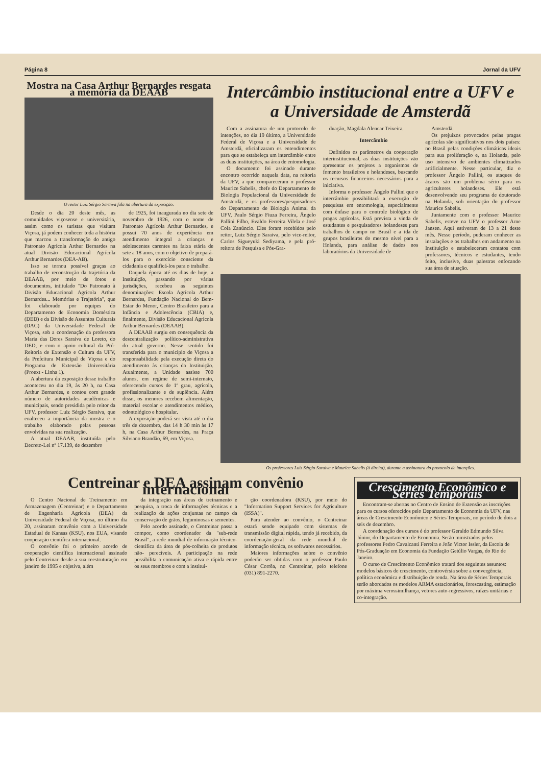Página 8 Jornal da UFV
Mostra na Casa Arthur Bernardes resgata a memória da DEAAB
O reitor Luiz Sérgio Saraiva fala na abertura da exposição.
Desde o dia 20 deste mês, as comunidades viçosense e universitária, assim como os turistas que visitam Viçosa, já podem conhecer toda a história que marcou a transformação do antigo Patronato Agrícola Arthur Bernardes na atual Divisão Educacional Agrícola Arthur Bernardes (DEA-AB).
Isso se tornou possível graças ao trabalho de reconstrução da trajetória da DEAAB, por meio de fotos e documentos, intitulado "Do Patronato à Divisão Educacional Agrícola Arthur Bernardes... Memórias e Trajetória", que foi elaborado por equipes do Departamento de Economia Doméstica (DED) e da Divisão de Assuntos Culturais (DAC) da Universidade Federal de Viçosa, sob a coordenação da professora Maria das Dores Saraiva de Loreto, do DED, e com o apoio cultural da Pró-Reitoria de Extensão e Cultura da UFV, da Prefeitura Municipal de Viçosa e do Programa de Extensão Universitária (Proext - Linha 1).
A abertura da exposição desse trabalho aconteceu no dia 19, às 20 h, na Casa Arthur Bernardes, e contou com grande número de autoridades acadêmicas e municipais, sendo presidida pelo reitor da UFV, professor Luiz Sérgio Saraiva, que enalteceu a importância da mostra e o trabalho elaborado pelas pessoas envolvidas na sua realização.
A atual DEAAB, instituída pelo Decreto-Lei nº 17.139, de dezembro
de 1925, foi inaugurada no dia sete de novembro de 1926, com o nome de Patronato Agrícola Arthur Bernardes, e possui 70 anos de experiência em atendimento integral a crianças e adolescentes carentes na faixa etária de sete a 18 anos, com o objetivo de prepará-los para o exercício consciente da cidadania e qualificá-los para o trabalho.
Daquela época até os dias de hoje, a Instituição, passando por várias jurisdições, recebeu as seguintes denominações: Escola Agrícola Arthur Bernardes, Fundação Nacional do Bem-Estar do Menor, Centro Brasileiro para a Infância e Adolescência (CBIA) e, finalmente, Divisão Educacional Agrícola Arthur Bernardes (DEAAB).
A DEAAB surgiu em consequência da descentralização político-administrativa do atual governo. Nesse sentido foi transferida para o município de Viçosa a responsabilidade pela execução direta do atendimento às crianças da Instituição. Atualmente, a Unidade assiste 700 alunos, em regime de semi-internato, oferecendo cursos de 1º grau, agrícola, profissionalizante e de suplência. Além disso, os menores recebem alimentação, material escolar e atendimentos médico, odontológico e hospitalar.
A exposição poderá ser vista até o dia três de dezembro, das 14 h 30 min às 17 h, na Casa Arthur Bernardes, na Praça Silviano Brandão, 69, em Viçosa.
Intercâmbio institucional entre a UFV e a Universidade de Amsterdã
Com a assinatura de um protocolo de intenções, no dia 19 último, a Universidade Federal de Viçosa e a Universidade de Amsterdã, oficializaram os entendimentos para que se estabeleça um intercâmbio entre as duas instituições, na área de entomologia.
O documento foi assinado durante encontro ocorrido naquela data, na reitoria da UFV, a que compareceram o professor Maurice Sabelis, chefe do Departamento de Biologia Populacional da Universidade de Amsterdã, e os professores/pesquisadores do Departamento de Biologia Animal da UFV, Paulo Sérgio Fiuza Ferreira, Ângelo Pallini Filho, Evaldo Ferreira Vilela e José Cola Zanúncio. Eles foram recebidos pelo reitor, Luiz Sérgio Saraiva, pelo vice-reitor, Carlos Sigueyuki Sediyama, e pela pró-reitora de Pesquisa e Pós-Gra-
duação, Magdala Alencar Teixeira.
Intercâmbio
Definidos os parâmetros da cooperação interinstitucional, as duas instituições vão apresentar os projetos a organismos de fomento brasileiros e holandeses, buscando os recursos financeiros necessários para a iniciativa.
Informa o professor Ângelo Pallini que o intercâmbio possibilitará a execução de pesquisas em entomologia, especialmente com ênfase para o controle biológico de pragas agrícolas. Está prevista a vinda de estudantes e pesquisadores holandeses para trabalhos de campo no Brasil e a ida de grupos brasileiros do mesmo nível para a Holanda, para análise de dados nos laboratórios da Universidade de
Amsterdã.
Os prejuízos provocados pelas pragas agrícolas são significativos nos dois países: no Brasil pelas condições climáticas ideais para sua proliferação e, na Holanda, pelo uso intensivo de ambientes climatizados artificialmente. Nesse particular, diz o professor Ângelo Pallini, os ataques de ácaros são um problema sério para os agricultores holandeses. Ele está desenvolvendo seu programa de doutorado na Holanda, sob orientação do professor Maurice Sabelis.
Juntamente com o professor Maurice Sabelis, esteve na UFV o professor Arne Jansen. Aqui estiveram de 13 a 21 deste mês. Nesse período, puderam conhecer as instalações e os trabalhos em andamento na Instituição e estabeleceram contatos com professores, técnicos e estudantes, tendo feito, inclusive, duas palestras enfocando sua área de atuação.
Os professores Luiz Sérgio Saraiva e Maurice Sabelis (à direita), durante a assinatura do protocolo de intenções.
Centreinar e DEA assinam convênio internacional
O Centro Nacional de Treinamento em Armazenagem (Centreinar) e o Departamento de Engenharia Agrícola (DEA) da Universidade Federal de Viçosa, no último dia 20, assinaram convênio com a Universidade Estadual de Kansas (KSU), nos EUA, visando cooperação científica internacional.
O convênio foi o primeiro acordo de cooperação científica internacional assinado pelo Centreinar desde a sua reestruturação em janeiro de 1995 e objetiva, além
da integração nas áreas de treinamento e pesquisa, a troca de informações técnicas e a realização de ações conjuntas no campo da conservação de grãos, leguminosas e sementes.
Pelo acordo assinado, o Centreinar passa a compor, como coordenador da "sub-rede Brasil", a rede mundial de informação técnico-científica da área de pós-colheita de produtos não- perecíveis. A participação na rede possibilita a comunicação ativa e rápida entre os seus membros e com a institui-
ção coordenadora (KSU), por meio do "Information Support Services for Agriculture (ISSA)".
Para atender ao convênio, o Centreinar estará sendo equipado com sistemas de transmissão digital rápida, tendo já recebido, da coordenação-geral da rede mundial de informação técnica, os softwares necessários.
Maiores informações sobre o convênio poderão ser obtidas com o professor Paulo César Corrêa, no Centreinar, pelo telefone (031) 891-2270.
Crescimento Econômico e Séries Temporais
Encontram-se abertas no Centro de Ensino de Extensão as inscrições para os cursos oferecidos pelo Departamento de Economia da UFV, nas áreas de Crescimento Econômico e Séries Temporais, no período de dois a seis de dezembro.
A coordenação dos cursos é do professor Geraldo Edmundo Silva Júnior, do Departamento de Economia. Serão ministrados pelos professores Pedro Cavalcanti Ferreira e João Victor Issler, da Escola de Pós-Graduação em Economia da Fundação Getúlio Vargas, do Rio de Janeiro.
O curso de Crescimento Econômico tratará dos seguintes assuntos: modelos básicos de crescimento, controvérsia sobre a convergência, política econômica e distribuição de renda. Na área de Séries Temporais serão abordados os modelos ARMA estacionários, forescasting, estimação por máxima verossimilhança, vetores auto-regressivos, raízes unitárias e co-integração.